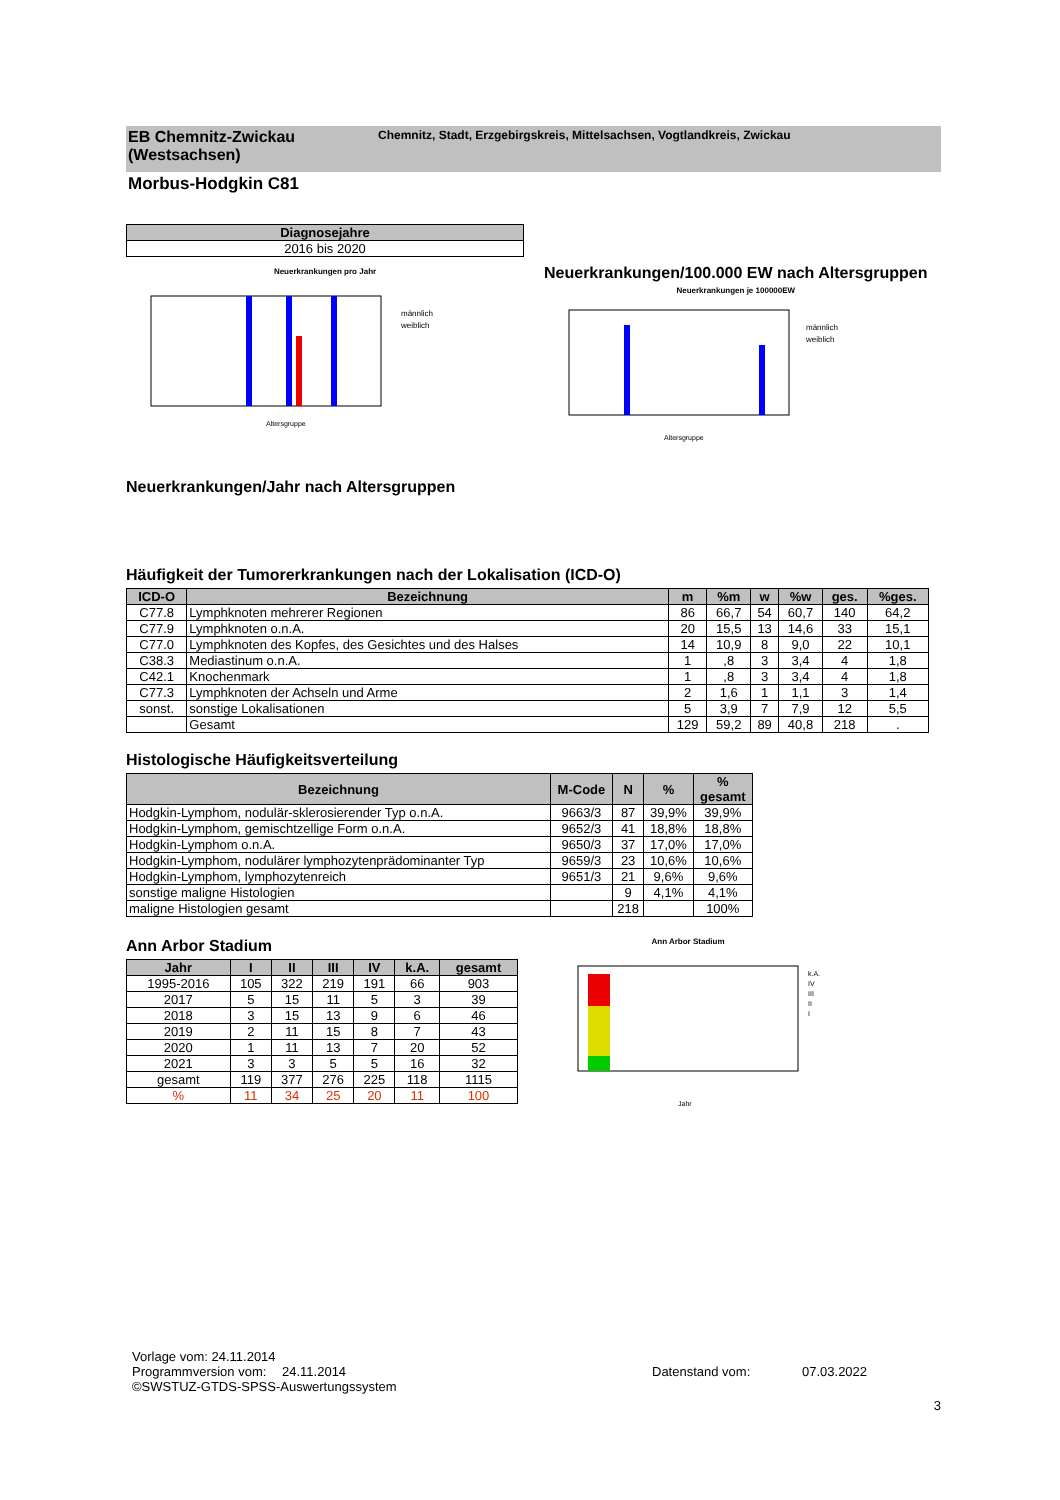EB Chemnitz-Zwickau (Westsachsen)
Chemnitz, Stadt, Erzgebirgskreis, Mittelsachsen, Vogtlandkreis, Zwickau
Morbus-Hodgkin C81
| Diagnosejahre |
| --- |
| 2016 bis 2020 |
Neuerkrankungen pro Jahr
männlich
weiblich
Altersgruppe
Neuerkrankungen/100.000 EW nach Altersgruppen
Neuerkrankungen je 100000EW
männlich
weiblich
Altersgruppe
Neuerkrankungen/Jahr nach Altersgruppen
Häufigkeit der Tumorerkrankungen nach der Lokalisation (ICD-O)
| ICD-O | Bezeichnung | m | %m | w | %w | ges. | %ges. |
| --- | --- | --- | --- | --- | --- | --- | --- |
| C77.8 | Lymphknoten mehrerer Regionen | 86 | 66,7 | 54 | 60,7 | 140 | 64,2 |
| C77.9 | Lymphknoten o.n.A. | 20 | 15,5 | 13 | 14,6 | 33 | 15,1 |
| C77.0 | Lymphknoten des Kopfes, des Gesichtes und des Halses | 14 | 10,9 | 8 | 9,0 | 22 | 10,1 |
| C38.3 | Mediastinum o.n.A. | 1 | ,8 | 3 | 3,4 | 4 | 1,8 |
| C42.1 | Knochenmark | 1 | ,8 | 3 | 3,4 | 4 | 1,8 |
| C77.3 | Lymphknoten der Achseln und Arme | 2 | 1,6 | 1 | 1,1 | 3 | 1,4 |
| sonst. | sonstige Lokalisationen | 5 | 3,9 | 7 | 7,9 | 12 | 5,5 |
| | Gesamt | 129 | 59,2 | 89 | 40,8 | 218 | . |
Histologische Häufigkeitsverteilung
| Bezeichnung | M-Code | N | % | % gesamt |
| --- | --- | --- | --- | --- |
| Hodgkin-Lymphom, nodulär-sklerosierender Typ o.n.A. | 9663/3 | 87 | 39,9% | 39,9% |
| Hodgkin-Lymphom, gemischtzellige Form o.n.A. | 9652/3 | 41 | 18,8% | 18,8% |
| Hodgkin-Lymphom o.n.A. | 9650/3 | 37 | 17,0% | 17,0% |
| Hodgkin-Lymphom, nodulärer lymphozytenprädominanter Typ | 9659/3 | 23 | 10,6% | 10,6% |
| Hodgkin-Lymphom, lymphozytenreich | 9651/3 | 21 | 9,6% | 9,6% |
| sonstige maligne Histologien | | 9 | 4,1% | 4,1% |
| maligne Histologien gesamt | | 218 | | 100% |
Ann Arbor Stadium
| Jahr | I | II | III | IV | k.A. | gesamt |
| --- | --- | --- | --- | --- | --- | --- |
| 1995-2016 | 105 | 322 | 219 | 191 | 66 | 903 |
| 2017 | 5 | 15 | 11 | 5 | 3 | 39 |
| 2018 | 3 | 15 | 13 | 9 | 6 | 46 |
| 2019 | 2 | 11 | 15 | 8 | 7 | 43 |
| 2020 | 1 | 11 | 13 | 7 | 20 | 52 |
| 2021 | 3 | 3 | 5 | 5 | 16 | 32 |
| gesamt | 119 | 377 | 276 | 225 | 118 | 1115 |
| % | 11 | 34 | 25 | 20 | 11 | 100 |
Ann Arbor Stadium
Jahr
k.A.
IV
III
II
I
Vorlage vom: 24.11.2014
Programmversion vom: 24.11.2014 Datenstand vom: 07.03.2022
©SWSTUZ-GTDS-SPSS-Auswertungssystem
3